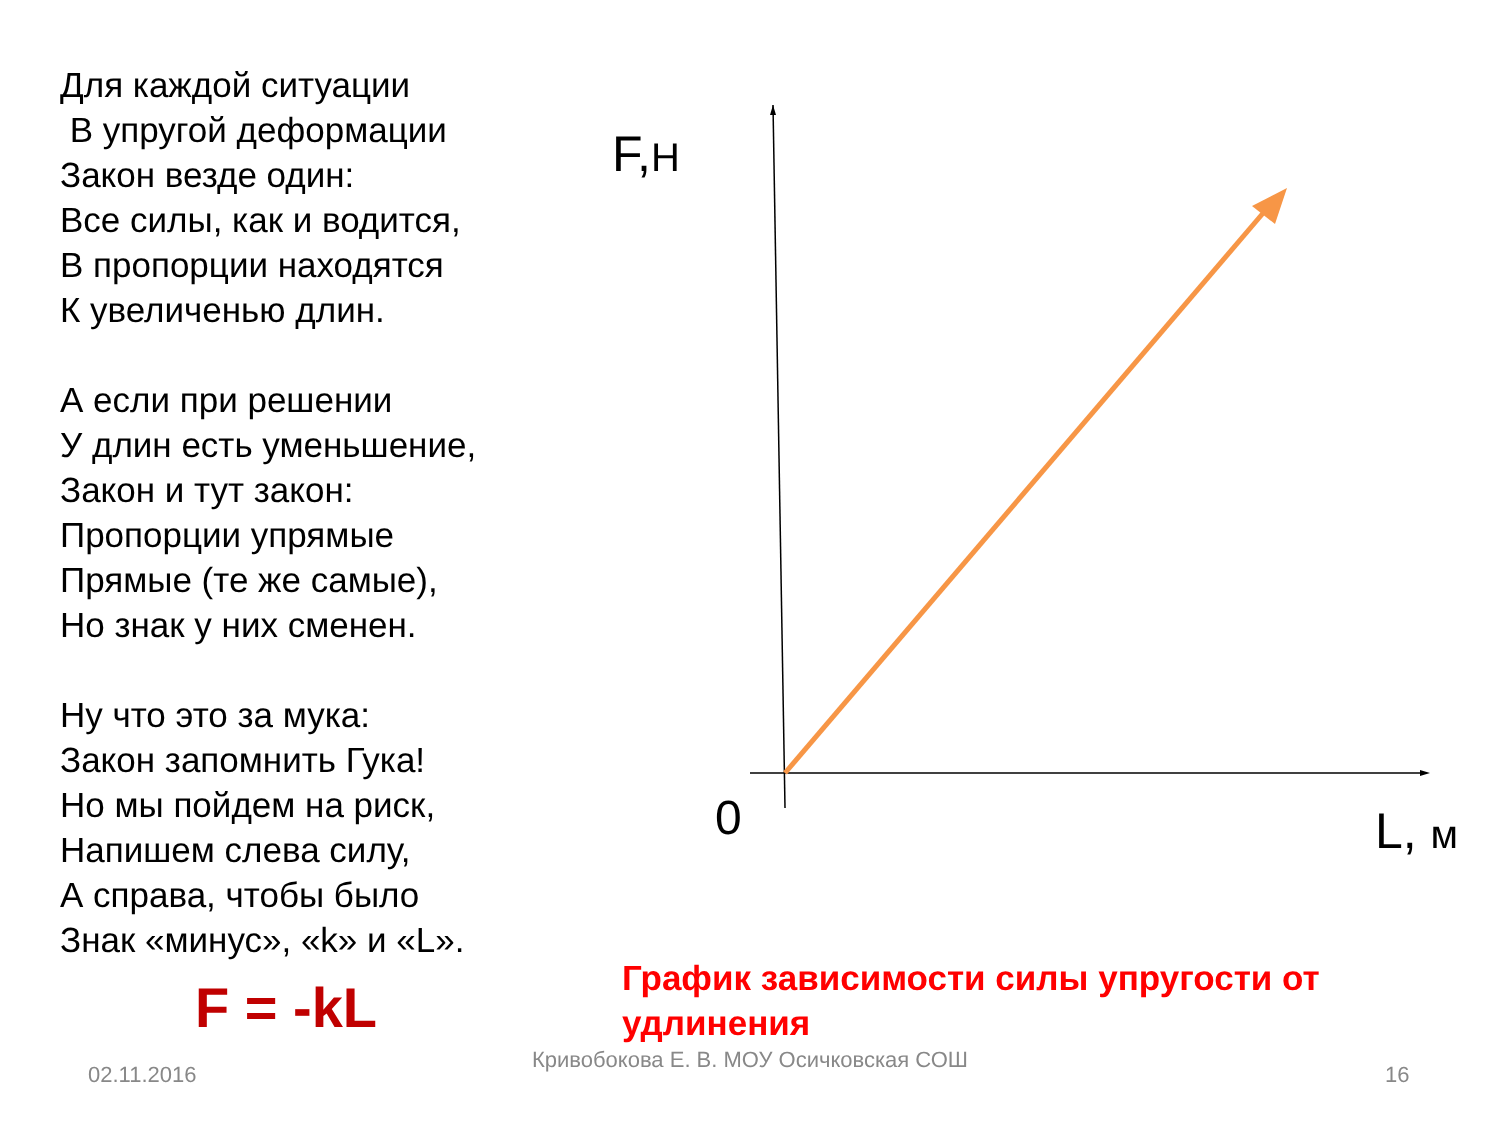Для каждой ситуации
В упругой деформации
Закон везде один:
Все силы, как и водится,
В пропорции находятся
К увеличенью длин.
А если при решении
У длин есть уменьшение,
Закон и тут закон:
Пропорции упрямые
Прямые (те же самые),
Но знак у них сменен.
Ну что это за мука:
Закон запомнить Гука!
Но мы пойдем на риск,
Напишем слева силу,
А справа, чтобы было
Знак «минус», «k» и «L».
F = -kL
F,Н
0 L, м
График зависимости силы упругости от удлинения
02.11.2016
Кривобокова Е. В. МОУ Осичковская СОШ
16